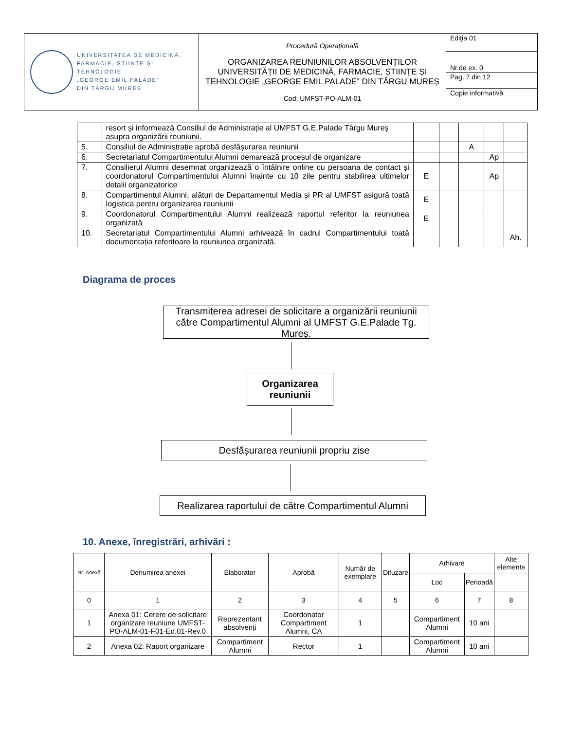| UNIVERSITATEA DE MEDICINĂ, FARMACIE, ȘTIINȚE ȘI TEHNOLOGIE „GEORGE EMIL PALADE" DIN TÂRGU MUREȘ | Procedură Operațională ORGANIZAREA REUNIUNILOR ABSOLVENȚILOR UNIVERSITĂȚII DE MEDICINĂ, FARMACIE, ȘTIINȚE ȘI TEHNOLOGIE „GEORGE EMIL PALADE” DIN TÂRGU MUREȘ Cod: UMFST-PO-ALM-01 | Ediţia 01 |
| | | Nr.de ex. 0 |
| | | Pag. 7 din 12 |
| | | Copie informativă |
| | resort și informează Consiliul de Administrație al UMFST G.E.Palade Târgu Mureș asupra organizării reuniunii. | | | | | |
| 5. | Consiliul de Administrație aprobă desfășurarea reuniunii | | | A | | |
| 6. | Secretariatul Compartimentului Alumni demarează procesul de organizare | | | | Ap | |
| 7. | Consilierul Alumni desemnat organizează o întâlnire online cu persoana de contact și coordonatorul Compartimentului Alumni înainte cu 10 zile pentru stabilirea ultimelor detalii organizatorice | E | | | Ap | |
| 8. | Compartimentul Alumni, alături de Departamentul Media și PR al UMFST asigură toată logistica pentru organizarea reuniunii | E | | | | |
| 9. | Coordonatorul Compartimentului Alumni realizează raportul referitor la reuniunea organizată | E | | | | |
| 10. | Secretariatul Compartimentului Alumni arhivează în cadrul Compartimentului toată documentația referitoare la reuniunea organizată. | | | | | Ah. |
Diagrama de proces
Transmiterea adresei de solicitare a organizării reuniunii către Compartimentul Alumni al UMFST G.E.Palade Tg. Mureș.
Organizarea reuniunii
Desfășurarea reuniunii propriu zise
Realizarea raportului de către Compartimentul Alumni
10. Anexe, înregistrări, arhivări :
| Nr. Anexă | Denumirea anexei | Elaborator | Aprobă | Număr de exemplare | Difuzare | Arhivare | | Alte elemente |
| --- | --- | --- | --- | --- | --- | --- | --- | --- |
| | | | | | | Loc | Perioadă | |
| 0 | 1 | 2 | 3 | 4 | 5 | 6 | 7 | 8 |
| 1 | Anexa 01: Cerere de solicitare organizare reuniune UMFST-PO-ALM-01-F01-Ed.01-Rev.0 | Reprezentant absolvenți | Coordonator Compartiment Alumni, CA | 1 | | Compartiment Alumni | 10 ani | |
| 2 | Anexa 02: Raport organizare | Compartiment Alumni | Rector | 1 | | Compartiment Alumni | 10 ani | |